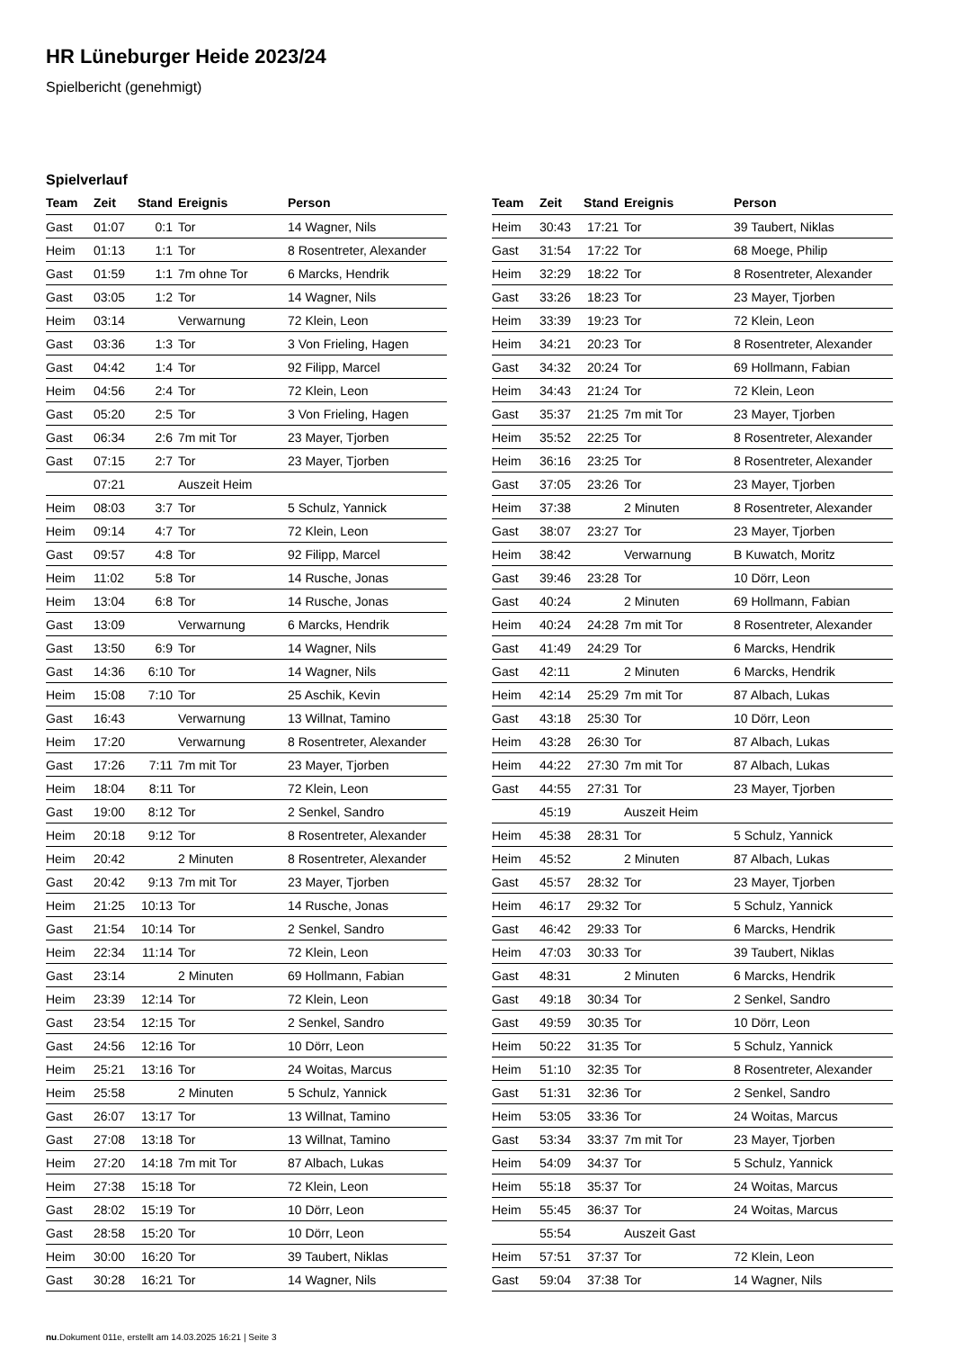HR Lüneburger Heide 2023/24
Spielbericht (genehmigt)
Spielverlauf
| Team | Zeit | Stand | Ereignis | Person |
| --- | --- | --- | --- | --- |
| Gast | 01:07 | 0:1 | Tor | 14 Wagner, Nils |
| Heim | 01:13 | 1:1 | Tor | 8 Rosentreter, Alexander |
| Gast | 01:59 | 1:1 | 7m ohne Tor | 6 Marcks, Hendrik |
| Gast | 03:05 | 1:2 | Tor | 14 Wagner, Nils |
| Heim | 03:14 | | Verwarnung | 72 Klein, Leon |
| Gast | 03:36 | 1:3 | Tor | 3 Von Frieling, Hagen |
| Gast | 04:42 | 1:4 | Tor | 92 Filipp, Marcel |
| Heim | 04:56 | 2:4 | Tor | 72 Klein, Leon |
| Gast | 05:20 | 2:5 | Tor | 3 Von Frieling, Hagen |
| Gast | 06:34 | 2:6 | 7m mit Tor | 23 Mayer, Tjorben |
| Gast | 07:15 | 2:7 | Tor | 23 Mayer, Tjorben |
| | 07:21 | | Auszeit Heim | |
| Heim | 08:03 | 3:7 | Tor | 5 Schulz, Yannick |
| Heim | 09:14 | 4:7 | Tor | 72 Klein, Leon |
| Gast | 09:57 | 4:8 | Tor | 92 Filipp, Marcel |
| Heim | 11:02 | 5:8 | Tor | 14 Rusche, Jonas |
| Heim | 13:04 | 6:8 | Tor | 14 Rusche, Jonas |
| Gast | 13:09 | | Verwarnung | 6 Marcks, Hendrik |
| Gast | 13:50 | 6:9 | Tor | 14 Wagner, Nils |
| Gast | 14:36 | 6:10 | Tor | 14 Wagner, Nils |
| Heim | 15:08 | 7:10 | Tor | 25 Aschik, Kevin |
| Gast | 16:43 | | Verwarnung | 13 Willnat, Tamino |
| Heim | 17:20 | | Verwarnung | 8 Rosentreter, Alexander |
| Gast | 17:26 | 7:11 | 7m mit Tor | 23 Mayer, Tjorben |
| Heim | 18:04 | 8:11 | Tor | 72 Klein, Leon |
| Gast | 19:00 | 8:12 | Tor | 2 Senkel, Sandro |
| Heim | 20:18 | 9:12 | Tor | 8 Rosentreter, Alexander |
| Heim | 20:42 | | 2 Minuten | 8 Rosentreter, Alexander |
| Gast | 20:42 | 9:13 | 7m mit Tor | 23 Mayer, Tjorben |
| Heim | 21:25 | 10:13 | Tor | 14 Rusche, Jonas |
| Gast | 21:54 | 10:14 | Tor | 2 Senkel, Sandro |
| Heim | 22:34 | 11:14 | Tor | 72 Klein, Leon |
| Gast | 23:14 | | 2 Minuten | 69 Hollmann, Fabian |
| Heim | 23:39 | 12:14 | Tor | 72 Klein, Leon |
| Gast | 23:54 | 12:15 | Tor | 2 Senkel, Sandro |
| Gast | 24:56 | 12:16 | Tor | 10 Dörr, Leon |
| Heim | 25:21 | 13:16 | Tor | 24 Woitas, Marcus |
| Heim | 25:58 | | 2 Minuten | 5 Schulz, Yannick |
| Gast | 26:07 | 13:17 | Tor | 13 Willnat, Tamino |
| Gast | 27:08 | 13:18 | Tor | 13 Willnat, Tamino |
| Heim | 27:20 | 14:18 | 7m mit Tor | 87 Albach, Lukas |
| Heim | 27:38 | 15:18 | Tor | 72 Klein, Leon |
| Gast | 28:02 | 15:19 | Tor | 10 Dörr, Leon |
| Gast | 28:58 | 15:20 | Tor | 10 Dörr, Leon |
| Heim | 30:00 | 16:20 | Tor | 39 Taubert, Niklas |
| Gast | 30:28 | 16:21 | Tor | 14 Wagner, Nils |
| Team | Zeit | Stand | Ereignis | Person |
| --- | --- | --- | --- | --- |
| Heim | 30:43 | 17:21 | Tor | 39 Taubert, Niklas |
| Gast | 31:54 | 17:22 | Tor | 68 Moege, Philip |
| Heim | 32:29 | 18:22 | Tor | 8 Rosentreter, Alexander |
| Gast | 33:26 | 18:23 | Tor | 23 Mayer, Tjorben |
| Heim | 33:39 | 19:23 | Tor | 72 Klein, Leon |
| Heim | 34:21 | 20:23 | Tor | 8 Rosentreter, Alexander |
| Gast | 34:32 | 20:24 | Tor | 69 Hollmann, Fabian |
| Heim | 34:43 | 21:24 | Tor | 72 Klein, Leon |
| Gast | 35:37 | 21:25 | 7m mit Tor | 23 Mayer, Tjorben |
| Heim | 35:52 | 22:25 | Tor | 8 Rosentreter, Alexander |
| Heim | 36:16 | 23:25 | Tor | 8 Rosentreter, Alexander |
| Gast | 37:05 | 23:26 | Tor | 23 Mayer, Tjorben |
| Heim | 37:38 | | 2 Minuten | 8 Rosentreter, Alexander |
| Gast | 38:07 | 23:27 | Tor | 23 Mayer, Tjorben |
| Heim | 38:42 | | Verwarnung | B Kuwatch, Moritz |
| Gast | 39:46 | 23:28 | Tor | 10 Dörr, Leon |
| Gast | 40:24 | | 2 Minuten | 69 Hollmann, Fabian |
| Heim | 40:24 | 24:28 | 7m mit Tor | 8 Rosentreter, Alexander |
| Gast | 41:49 | 24:29 | Tor | 6 Marcks, Hendrik |
| Gast | 42:11 | | 2 Minuten | 6 Marcks, Hendrik |
| Heim | 42:14 | 25:29 | 7m mit Tor | 87 Albach, Lukas |
| Gast | 43:18 | 25:30 | Tor | 10 Dörr, Leon |
| Heim | 43:28 | 26:30 | Tor | 87 Albach, Lukas |
| Heim | 44:22 | 27:30 | 7m mit Tor | 87 Albach, Lukas |
| Gast | 44:55 | 27:31 | Tor | 23 Mayer, Tjorben |
| | 45:19 | | Auszeit Heim | |
| Heim | 45:38 | 28:31 | Tor | 5 Schulz, Yannick |
| Heim | 45:52 | | 2 Minuten | 87 Albach, Lukas |
| Gast | 45:57 | 28:32 | Tor | 23 Mayer, Tjorben |
| Heim | 46:17 | 29:32 | Tor | 5 Schulz, Yannick |
| Gast | 46:42 | 29:33 | Tor | 6 Marcks, Hendrik |
| Heim | 47:03 | 30:33 | Tor | 39 Taubert, Niklas |
| Gast | 48:31 | | 2 Minuten | 6 Marcks, Hendrik |
| Gast | 49:18 | 30:34 | Tor | 2 Senkel, Sandro |
| Gast | 49:59 | 30:35 | Tor | 10 Dörr, Leon |
| Heim | 50:22 | 31:35 | Tor | 5 Schulz, Yannick |
| Heim | 51:10 | 32:35 | Tor | 8 Rosentreter, Alexander |
| Gast | 51:31 | 32:36 | Tor | 2 Senkel, Sandro |
| Heim | 53:05 | 33:36 | Tor | 24 Woitas, Marcus |
| Gast | 53:34 | 33:37 | 7m mit Tor | 23 Mayer, Tjorben |
| Heim | 54:09 | 34:37 | Tor | 5 Schulz, Yannick |
| Heim | 55:18 | 35:37 | Tor | 24 Woitas, Marcus |
| Heim | 55:45 | 36:37 | Tor | 24 Woitas, Marcus |
| | 55:54 | | Auszeit Gast | |
| Heim | 57:51 | 37:37 | Tor | 72 Klein, Leon |
| Gast | 59:04 | 37:38 | Tor | 14 Wagner, Nils |
nu.Dokument 011e, erstellt am 14.03.2025 16:21 | Seite 3